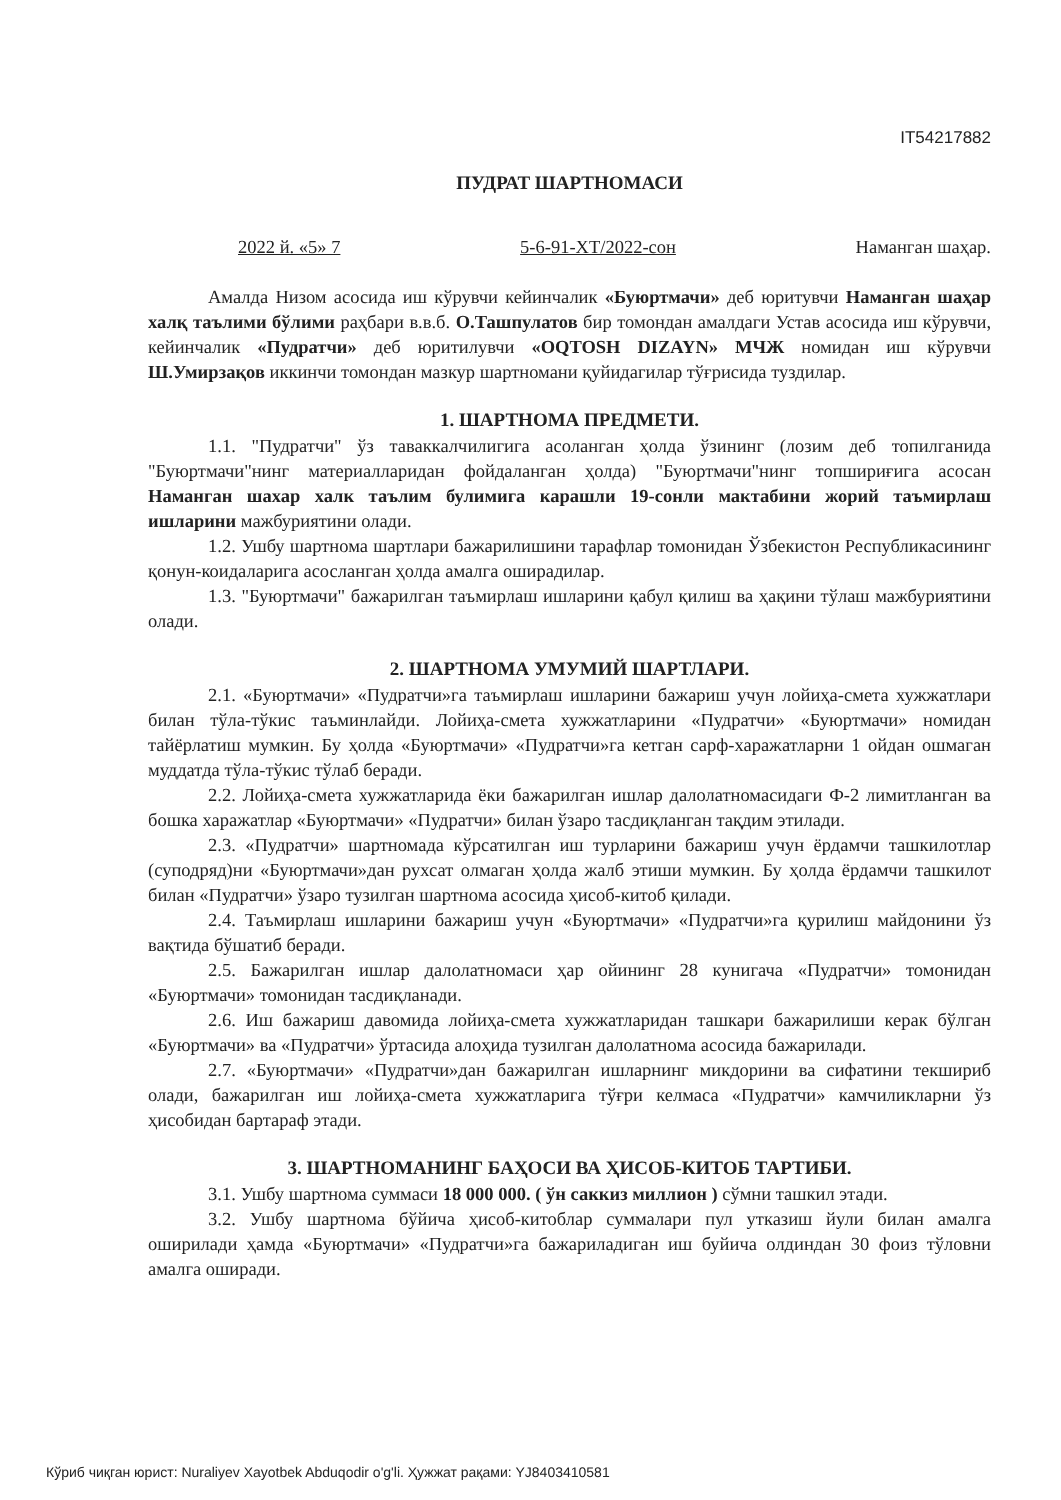IT54217882
ПУДРАТ ШАРТНОМАСИ
2022 й. «5» 7 5-6-91-ХТ/2022-сон Наманган шаҳар.
Амалда Низом асосида иш кўрувчи кейинчалик «Буюртмачи» деб юритувчи Наманган шаҳар халқ таълими бўлими раҳбари в.в.б. О.Ташпулатов бир томондан амалдаги Устав асосида иш кўрувчи, кейинчалик «Пудратчи» деб юритилувчи «OQTOSH DIZAYN» МЧЖ номидан иш кўрувчи Ш.Умирзақов иккинчи томондан мазкур шартномани қуйидагилар тўғрисида туздилар.
1. ШАРТНОМА ПРЕДМЕТИ.
1.1. "Пудратчи" ўз таваккалчилигига асоланган ҳолда ўзининг (лозим деб топилганида "Буюртмачи"нинг материалларидан фойдаланган ҳолда) "Буюртмачи"нинг топшириғига асосан Наманган шахар халк таълим булимига карашли 19-сонли мактабини жорий таъмирлаш ишларини мажбуриятини олади.
1.2. Ушбу шартнома шартлари бажарилишини тарафлар томонидан Ўзбекистон Республикасининг қонун-коидаларига асосланган ҳолда амалга оширадилар.
1.3. "Буюртмачи" бажарилган таъмирлаш ишларини қабул қилиш ва ҳақини тўлаш мажбуриятини олади.
2. ШАРТНОМА УМУМИЙ ШАРТЛАРИ.
2.1. «Буюртмачи» «Пудратчи»га таъмирлаш ишларини бажариш учун лойиҳа-смета хужжатлари билан тўла-тўкис таъминлайди. Лойиҳа-смета хужжатларини «Пудратчи» «Буюртмачи» номидан тайёрлатиш мумкин. Бу ҳолда «Буюртмачи» «Пудратчи»га кетган сарф-харажатларни 1 ойдан ошмаган муддатда тўла-тўкис тўлаб беради.
2.2. Лойиҳа-смета хужжатларида ёки бажарилган ишлар далолатномасидаги Ф-2 лимитланган ва бошка харажатлар «Буюртмачи» «Пудратчи» билан ўзаро тасдиқланган тақдим этилади.
2.3. «Пудратчи» шартномада кўрсатилган иш турларини бажариш учун ёрдамчи ташкилотлар (суподряд)ни «Буюртмачи»дан рухсат олмаган ҳолда жалб этиши мумкин. Бу ҳолда ёрдамчи ташкилот билан «Пудратчи» ўзаро тузилган шартнома асосида ҳисоб-китоб қилади.
2.4. Таъмирлаш ишларини бажариш учун «Буюртмачи» «Пудратчи»га қурилиш майдонини ўз вақтида бўшатиб беради.
2.5. Бажарилган ишлар далолатномаси ҳар ойининг 28 кунигача «Пудратчи» томонидан «Буюртмачи» томонидан тасдиқланади.
2.6. Иш бажариш давомида лойиҳа-смета хужжатларидан ташкари бажарилиши керак бўлган «Буюртмачи» ва «Пудратчи» ўртасида алоҳида тузилган далолатнома асосида бажарилади.
2.7. «Буюртмачи» «Пудратчи»дан бажарилган ишларнинг микдорини ва сифатини текшириб олади, бажарилган иш лойиҳа-смета хужжатларига тўғри келмаса «Пудратчи» камчиликларни ўз ҳисобидан бартараф этади.
3. ШАРТНОМАНИНГ БАҲОСИ ВА ҲИСОБ-КИТОБ ТАРТИБИ.
3.1. Ушбу шартнома суммаси 18 000 000. ( ўн саккиз миллион ) сўмни ташкил этади.
3.2. Ушбу шартнома бўйича ҳисоб-китоблар суммалари пул утказиш йули билан амалга оширилади ҳамда «Буюртмачи» «Пудратчи»га бажариладиган иш буйича олдиндан 30 фоиз тўловни амалга оширади.
Кўриб чиқган юрист: Nuraliyev Xayotbek Abduqodir o'g'li. Ҳужжат рақами: YJ8403410581